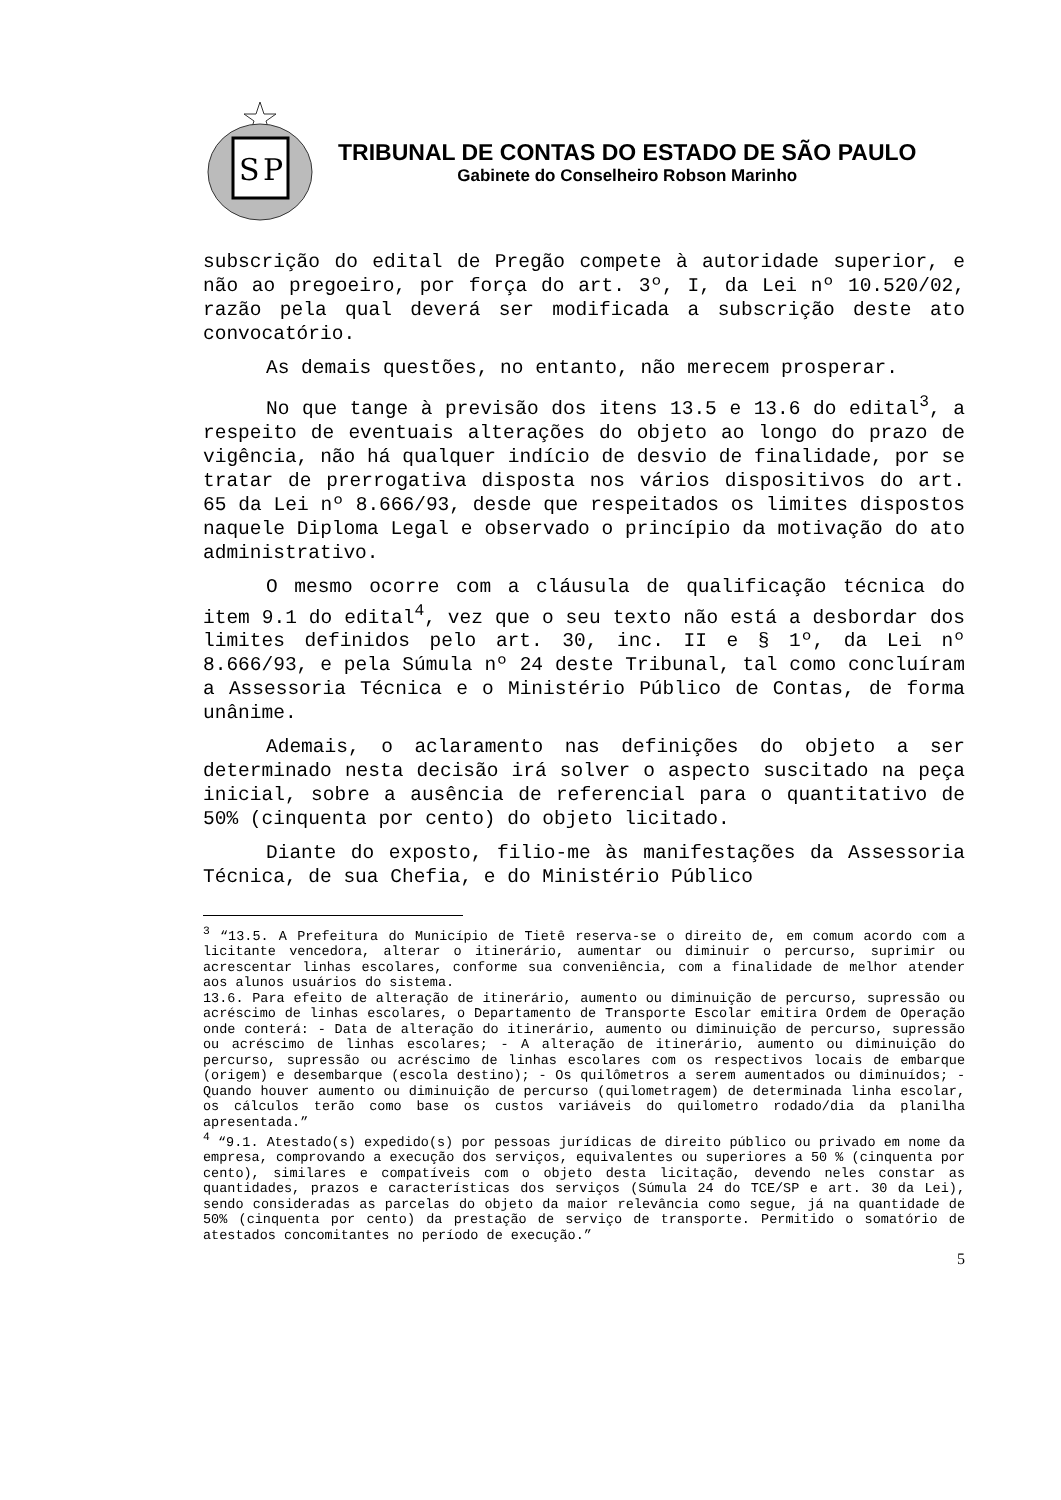S
P
TRIBUNAL DE CONTAS DO ESTADO DE SÃO PAULO
Gabinete do Conselheiro Robson Marinho
subscrição do edital de Pregão compete à autoridade superior, e não ao pregoeiro, por força do art. 3º, I, da Lei nº 10.520/02, razão pela qual deverá ser modificada a subscrição deste ato convocatório.
As demais questões, no entanto, não merecem prosperar.
No que tange à previsão dos itens 13.5 e 13.6 do edital<sup>3</sup>, a respeito de eventuais alterações do objeto ao longo do prazo de vigência, não há qualquer indício de desvio de finalidade, por se tratar de prerrogativa disposta nos vários dispositivos do art. 65 da Lei nº 8.666/93, desde que respeitados os limites dispostos naquele Diploma Legal e observado o princípio da motivação do ato administrativo.
O mesmo ocorre com a cláusula de qualificação técnica do item 9.1 do edital<sup>4</sup>, vez que o seu texto não está a desbordar dos limites definidos pelo art. 30, inc. II e § 1º, da Lei nº 8.666/93, e pela Súmula nº 24 deste Tribunal, tal como concluíram a Assessoria Técnica e o Ministério Público de Contas, de forma unânime.
Ademais, o aclaramento nas definições do objeto a ser determinado nesta decisão irá solver o aspecto suscitado na peça inicial, sobre a ausência de referencial para o quantitativo de 50% (cinquenta por cento) do objeto licitado.
Diante do exposto, filio-me às manifestações da Assessoria Técnica, de sua Chefia, e do Ministério Público
<sup>3</sup> “13.5. A Prefeitura do Município de Tietê reserva-se o direito de, em comum acordo com a licitante vencedora, alterar o itinerário, aumentar ou diminuir o percurso, suprimir ou acrescentar linhas escolares, conforme sua conveniência, com a finalidade de melhor atender aos alunos usuários do sistema.
13.6. Para efeito de alteração de itinerário, aumento ou diminuição de percurso, supressão ou acréscimo de linhas escolares, o Departamento de Transporte Escolar emitira Ordem de Operação onde conterá: - Data de alteração do itinerário, aumento ou diminuição de percurso, supressão ou acréscimo de linhas escolares; - A alteração de itinerário, aumento ou diminuição do percurso, supressão ou acréscimo de linhas escolares com os respectivos locais de embarque (origem) e desembarque (escola destino); - Os quilômetros a serem aumentados ou diminuídos; - Quando houver aumento ou diminuição de percurso (quilometragem) de determinada linha escolar, os cálculos terão como base os custos variáveis do quilometro rodado/dia da planilha apresentada.”
<sup>4</sup> “9.1. Atestado(s) expedido(s) por pessoas jurídicas de direito público ou privado em nome da empresa, comprovando a execução dos serviços, equivalentes ou superiores a 50 % (cinquenta por cento), similares e compatíveis com o objeto desta licitação, devendo neles constar as quantidades, prazos e características dos serviços (Súmula 24 do TCE/SP e art. 30 da Lei), sendo consideradas as parcelas do objeto da maior relevância como segue, já na quantidade de 50% (cinquenta por cento) da prestação de serviço de transporte. Permitido o somatório de atestados concomitantes no período de execução.”
5